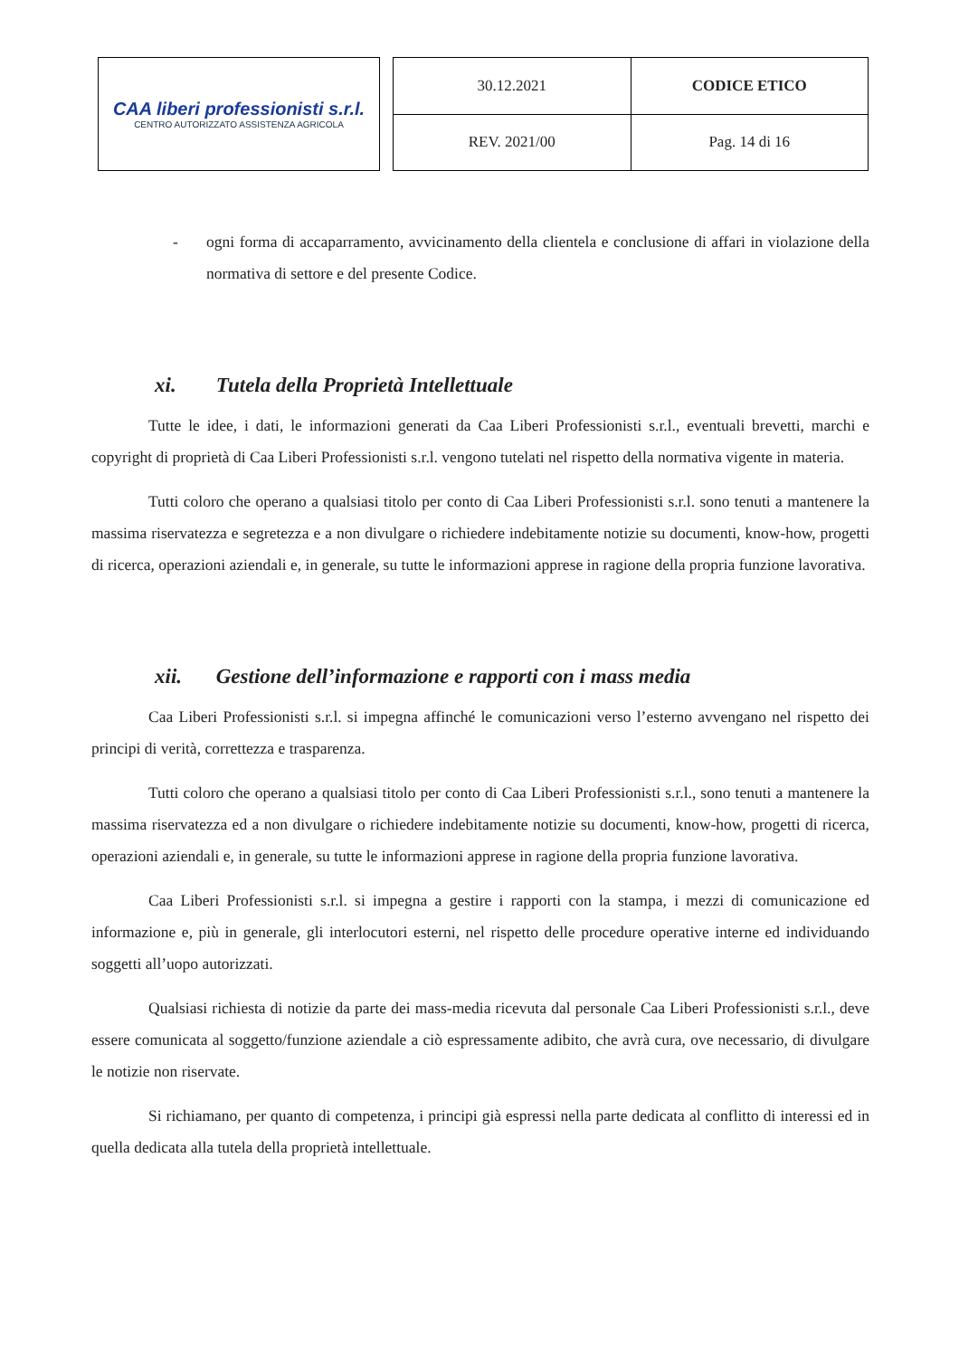CAA liberi professionisti s.r.l.
CENTRO AUTORIZZATO ASSISTENZA AGRICOLA
| 30.12.2021 | CODICE ETICO |
| REV. 2021/00 | Pag. 14 di 16 |
- ogni forma di accaparramento, avvicinamento della clientela e conclusione di affari in violazione della normativa di settore e del presente Codice.
xi. Tutela della Proprietà Intellettuale
Tutte le idee, i dati, le informazioni generati da Caa Liberi Professionisti s.r.l., eventuali brevetti, marchi e copyright di proprietà di Caa Liberi Professionisti s.r.l. vengono tutelati nel rispetto della normativa vigente in materia.
Tutti coloro che operano a qualsiasi titolo per conto di Caa Liberi Professionisti s.r.l. sono tenuti a mantenere la massima riservatezza e segretezza e a non divulgare o richiedere indebitamente notizie su documenti, know-how, progetti di ricerca, operazioni aziendali e, in generale, su tutte le informazioni apprese in ragione della propria funzione lavorativa.
xii. Gestione dell’informazione e rapporti con i mass media
Caa Liberi Professionisti s.r.l. si impegna affinché le comunicazioni verso l’esterno avvengano nel rispetto dei principi di verità, correttezza e trasparenza.
Tutti coloro che operano a qualsiasi titolo per conto di Caa Liberi Professionisti s.r.l., sono tenuti a mantenere la massima riservatezza ed a non divulgare o richiedere indebitamente notizie su documenti, know-how, progetti di ricerca, operazioni aziendali e, in generale, su tutte le informazioni apprese in ragione della propria funzione lavorativa.
Caa Liberi Professionisti s.r.l. si impegna a gestire i rapporti con la stampa, i mezzi di comunicazione ed informazione e, più in generale, gli interlocutori esterni, nel rispetto delle procedure operative interne ed individuando soggetti all’uopo autorizzati.
Qualsiasi richiesta di notizie da parte dei mass-media ricevuta dal personale Caa Liberi Professionisti s.r.l., deve essere comunicata al soggetto/funzione aziendale a ciò espressamente adibito, che avrà cura, ove necessario, di divulgare le notizie non riservate.
Si richiamano, per quanto di competenza, i principi già espressi nella parte dedicata al conflitto di interessi ed in quella dedicata alla tutela della proprietà intellettuale.